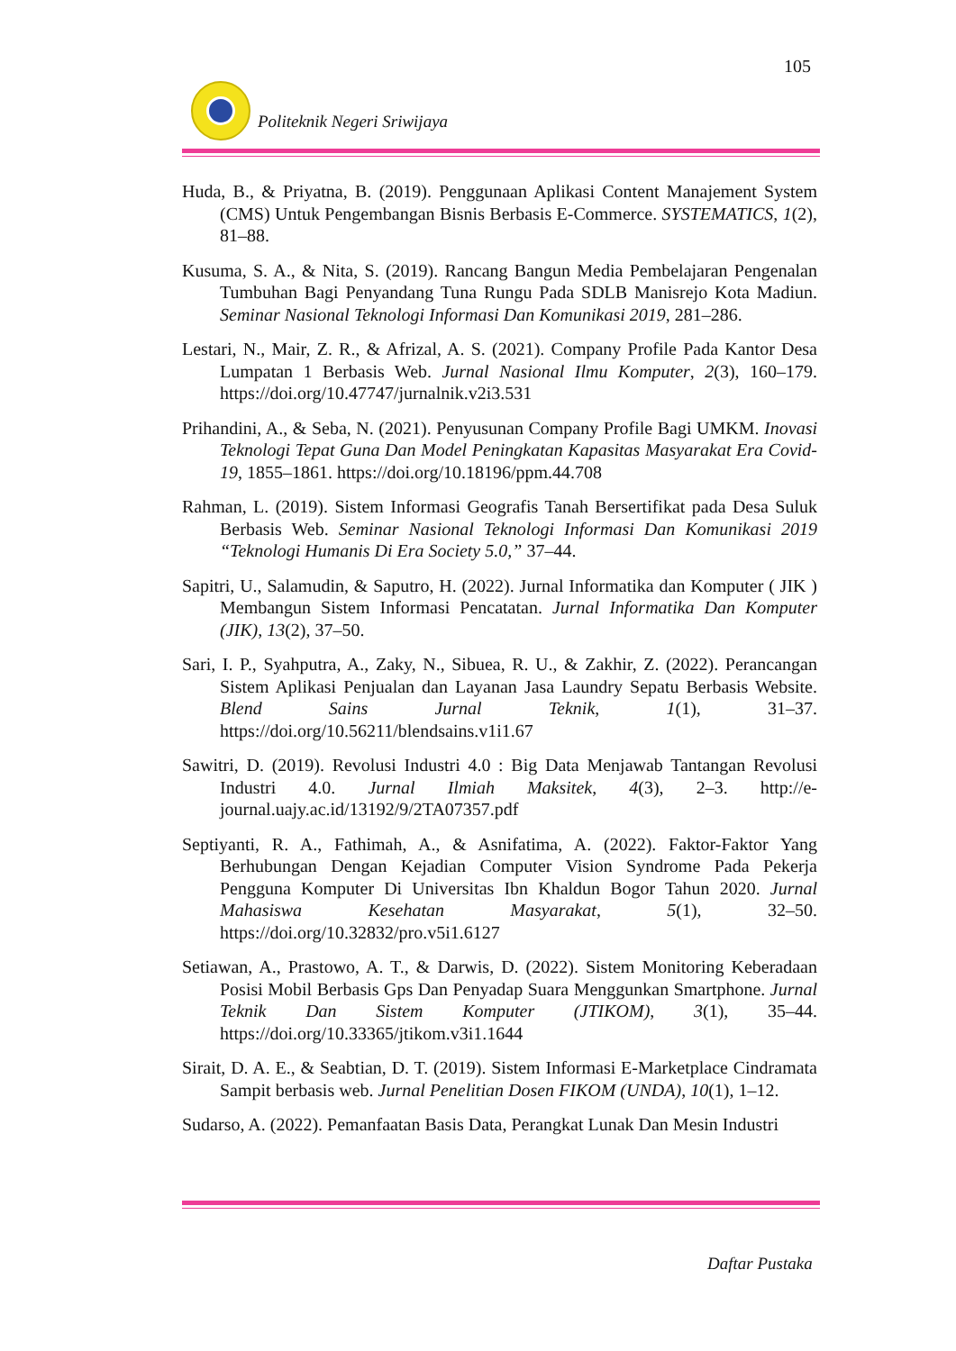105
Politeknik Negeri Sriwijaya
Huda, B., & Priyatna, B. (2019). Penggunaan Aplikasi Content Manajement System (CMS) Untuk Pengembangan Bisnis Berbasis E-Commerce. SYSTEMATICS, 1(2), 81–88.
Kusuma, S. A., & Nita, S. (2019). Rancang Bangun Media Pembelajaran Pengenalan Tumbuhan Bagi Penyandang Tuna Rungu Pada SDLB Manisrejo Kota Madiun. Seminar Nasional Teknologi Informasi Dan Komunikasi 2019, 281–286.
Lestari, N., Mair, Z. R., & Afrizal, A. S. (2021). Company Profile Pada Kantor Desa Lumpatan 1 Berbasis Web. Jurnal Nasional Ilmu Komputer, 2(3), 160–179. https://doi.org/10.47747/jurnalnik.v2i3.531
Prihandini, A., & Seba, N. (2021). Penyusunan Company Profile Bagi UMKM. Inovasi Teknologi Tepat Guna Dan Model Peningkatan Kapasitas Masyarakat Era Covid-19, 1855–1861. https://doi.org/10.18196/ppm.44.708
Rahman, L. (2019). Sistem Informasi Geografis Tanah Bersertifikat pada Desa Suluk Berbasis Web. Seminar Nasional Teknologi Informasi Dan Komunikasi 2019 “Teknologi Humanis Di Era Society 5.0,” 37–44.
Sapitri, U., Salamudin, & Saputro, H. (2022). Jurnal Informatika dan Komputer ( JIK ) Membangun Sistem Informasi Pencatatan. Jurnal Informatika Dan Komputer (JIK), 13(2), 37–50.
Sari, I. P., Syahputra, A., Zaky, N., Sibuea, R. U., & Zakhir, Z. (2022). Perancangan Sistem Aplikasi Penjualan dan Layanan Jasa Laundry Sepatu Berbasis Website. Blend Sains Jurnal Teknik, 1(1), 31–37. https://doi.org/10.56211/blendsains.v1i1.67
Sawitri, D. (2019). Revolusi Industri 4.0 : Big Data Menjawab Tantangan Revolusi Industri 4.0. Jurnal Ilmiah Maksitek, 4(3), 2–3. http://e-journal.uajy.ac.id/13192/9/2TA07357.pdf
Septiyanti, R. A., Fathimah, A., & Asnifatima, A. (2022). Faktor-Faktor Yang Berhubungan Dengan Kejadian Computer Vision Syndrome Pada Pekerja Pengguna Komputer Di Universitas Ibn Khaldun Bogor Tahun 2020. Jurnal Mahasiswa Kesehatan Masyarakat, 5(1), 32–50. https://doi.org/10.32832/pro.v5i1.6127
Setiawan, A., Prastowo, A. T., & Darwis, D. (2022). Sistem Monitoring Keberadaan Posisi Mobil Berbasis Gps Dan Penyadap Suara Menggunkan Smartphone. Jurnal Teknik Dan Sistem Komputer (JTIKOM), 3(1), 35–44. https://doi.org/10.33365/jtikom.v3i1.1644
Sirait, D. A. E., & Seabtian, D. T. (2019). Sistem Informasi E-Marketplace Cindramata Sampit berbasis web. Jurnal Penelitian Dosen FIKOM (UNDA), 10(1), 1–12.
Sudarso, A. (2022). Pemanfaatan Basis Data, Perangkat Lunak Dan Mesin Industri
Daftar Pustaka